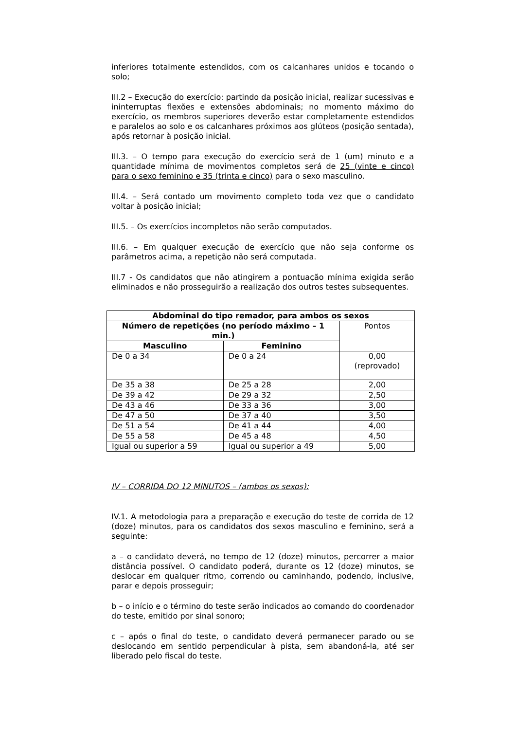inferiores totalmente estendidos, com os calcanhares unidos e tocando o solo;
III.2 – Execução do exercício: partindo da posição inicial, realizar sucessivas e ininterruptas flexões e extensões abdominais; no momento máximo do exercício, os membros superiores deverão estar completamente estendidos e paralelos ao solo e os calcanhares próximos aos glúteos (posição sentada), após retornar à posição inicial.
III.3. – O tempo para execução do exercício será de 1 (um) minuto e a quantidade mínima de movimentos completos será de 25 (vinte e cinco) para o sexo feminino e 35 (trinta e cinco) para o sexo masculino.
III.4. – Será contado um movimento completo toda vez que o candidato voltar à posição inicial;
III.5. – Os exercícios incompletos não serão computados.
III.6. – Em qualquer execução de exercício que não seja conforme os parâmetros acima, a repetição não será computada.
III.7 - Os candidatos que não atingirem a pontuação mínima exigida serão eliminados e não prosseguirão a realização dos outros testes subsequentes.
| Abdominal do tipo remador, para ambos os sexos | | |
| --- | --- | --- |
| Número de repetições (no período máximo – 1 min.) | | Pontos |
| Masculino | Feminino | |
| De 0 a 34 | De 0 a 24 | 0,00 (reprovado) |
| De 35 a 38 | De 25 a 28 | 2,00 |
| De 39 a 42 | De 29 a 32 | 2,50 |
| De 43 a 46 | De 33 a 36 | 3,00 |
| De 47 a 50 | De 37 a 40 | 3,50 |
| De 51 a 54 | De 41 a 44 | 4,00 |
| De 55 a 58 | De 45 a 48 | 4,50 |
| Igual ou superior a 59 | Igual ou superior a 49 | 5,00 |
IV – CORRIDA DO 12 MINUTOS – (ambos os sexos):
IV.1. A metodologia para a preparação e execução do teste de corrida de 12 (doze) minutos, para os candidatos dos sexos masculino e feminino, será a seguinte:
a – o candidato deverá, no tempo de 12 (doze) minutos, percorrer a maior distância possível. O candidato poderá, durante os 12 (doze) minutos, se deslocar em qualquer ritmo, correndo ou caminhando, podendo, inclusive, parar e depois prosseguir;
b – o início e o término do teste serão indicados ao comando do coordenador do teste, emitido por sinal sonoro;
c – após o final do teste, o candidato deverá permanecer parado ou se deslocando em sentido perpendicular à pista, sem abandoná-la, até ser liberado pelo fiscal do teste.